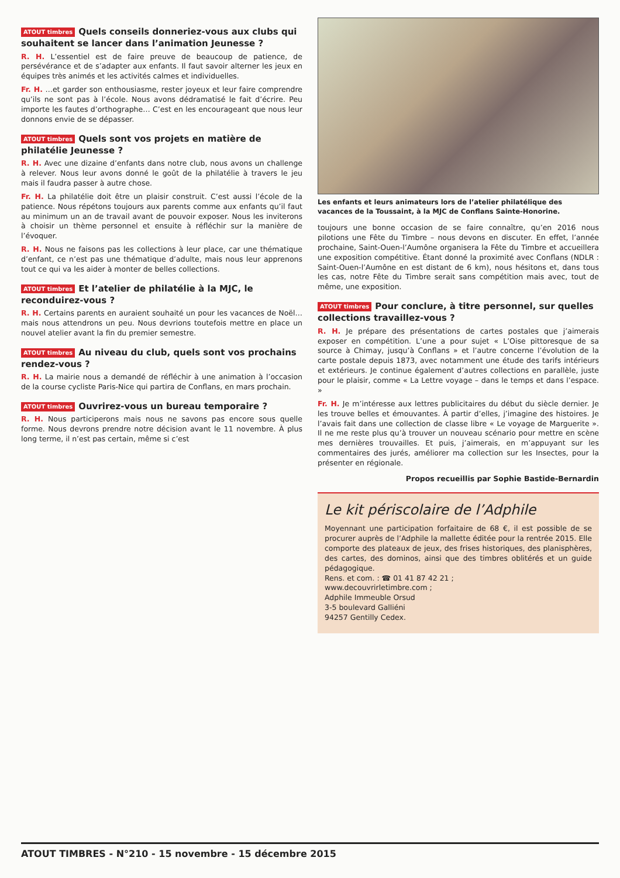ATOUT timbres Quels conseils donneriez-vous aux clubs qui souhaitent se lancer dans l’animation Jeunesse ?
R. H. L’essentiel est de faire preuve de beaucoup de patience, de persévérance et de s’adapter aux enfants. Il faut savoir alterner les jeux en équipes très animés et les activités calmes et individuelles.
Fr. H. …et garder son enthousiasme, rester joyeux et leur faire comprendre qu’ils ne sont pas à l’école. Nous avons dédramatisé le fait d’écrire. Peu importe les fautes d’orthographe… C’est en les encourageant que nous leur donnons envie de se dépasser.
ATOUT timbres Quels sont vos projets en matière de philatélie Jeunesse ?
R. H. Avec une dizaine d’enfants dans notre club, nous avons un challenge à relever. Nous leur avons donné le goût de la philatélie à travers le jeu mais il faudra passer à autre chose.
Fr. H. La philatélie doit être un plaisir construit. C’est aussi l’école de la patience. Nous répétons toujours aux parents comme aux enfants qu’il faut au minimum un an de travail avant de pouvoir exposer. Nous les inviterons à choisir un thème personnel et ensuite à réfléchir sur la manière de l’évoquer.
R. H. Nous ne faisons pas les collections à leur place, car une thématique d’enfant, ce n’est pas une thématique d’adulte, mais nous leur apprenons tout ce qui va les aider à monter de belles collections.
ATOUT timbres Et l’atelier de philatélie à la MJC, le reconduirez-vous ?
R. H. Certains parents en auraient souhaité un pour les vacances de Noël… mais nous attendrons un peu. Nous devrions toutefois mettre en place un nouvel atelier avant la fin du premier semestre.
ATOUT timbres Au niveau du club, quels sont vos prochains rendez-vous ?
R. H. La mairie nous a demandé de réfléchir à une animation à l’occasion de la course cycliste Paris-Nice qui partira de Conflans, en mars prochain.
ATOUT timbres Ouvrirez-vous un bureau temporaire ?
R. H. Nous participerons mais nous ne savons pas encore sous quelle forme. Nous devrons prendre notre décision avant le 11 novembre. À plus long terme, il n’est pas certain, même si c’est
Les enfants et leurs animateurs lors de l’atelier philatélique des vacances de la Toussaint, à la MJC de Conflans Sainte-Honorine.
toujours une bonne occasion de se faire connaître, qu’en 2016 nous pilotions une Fête du Timbre – nous devons en discuter. En effet, l’année prochaine, Saint-Ouen-l’Aumône organisera la Fête du Timbre et accueillera une exposition compétitive. Étant donné la proximité avec Conflans (NDLR : Saint-Ouen-l’Aumône en est distant de 6 km), nous hésitons et, dans tous les cas, notre Fête du Timbre serait sans compétition mais avec, tout de même, une exposition.
ATOUT timbres Pour conclure, à titre personnel, sur quelles collections travaillez-vous ?
R. H. Je prépare des présentations de cartes postales que j’aimerais exposer en compétition. L’une a pour sujet « L’Oise pittoresque de sa source à Chimay, jusqu’à Conflans » et l’autre concerne l’évolution de la carte postale depuis 1873, avec notamment une étude des tarifs intérieurs et extérieurs. Je continue également d’autres collections en parallèle, juste pour le plaisir, comme « La Lettre voyage – dans le temps et dans l’espace. »
Fr. H. Je m’intéresse aux lettres publicitaires du début du siècle dernier. Je les trouve belles et émouvantes. À partir d’elles, j’imagine des histoires. Je l’avais fait dans une collection de classe libre « Le voyage de Marguerite ». Il ne me reste plus qu’à trouver un nouveau scénario pour mettre en scène mes dernières trouvailles. Et puis, j’aimerais, en m’appuyant sur les commentaires des jurés, améliorer ma collection sur les Insectes, pour la présenter en régionale.
Propos recueillis par Sophie Bastide-Bernardin
Le kit périscolaire de l’Adphile
Moyennant une participation forfaitaire de 68 €, il est possible de se procurer auprès de l’Adphile la mallette éditée pour la rentrée 2015. Elle comporte des plateaux de jeux, des frises historiques, des planisphères, des cartes, des dominos, ainsi que des timbres oblitérés et un guide pédagogique.
Rens. et com. : ☎ 01 41 87 42 21 ;
www.decouvrirletimbre.com ;
Adphile Immeuble Orsud
3-5 boulevard Galliéni
94257 Gentilly Cedex.
ATOUT TIMBRES - N°210 - 15 novembre - 15 décembre 2015